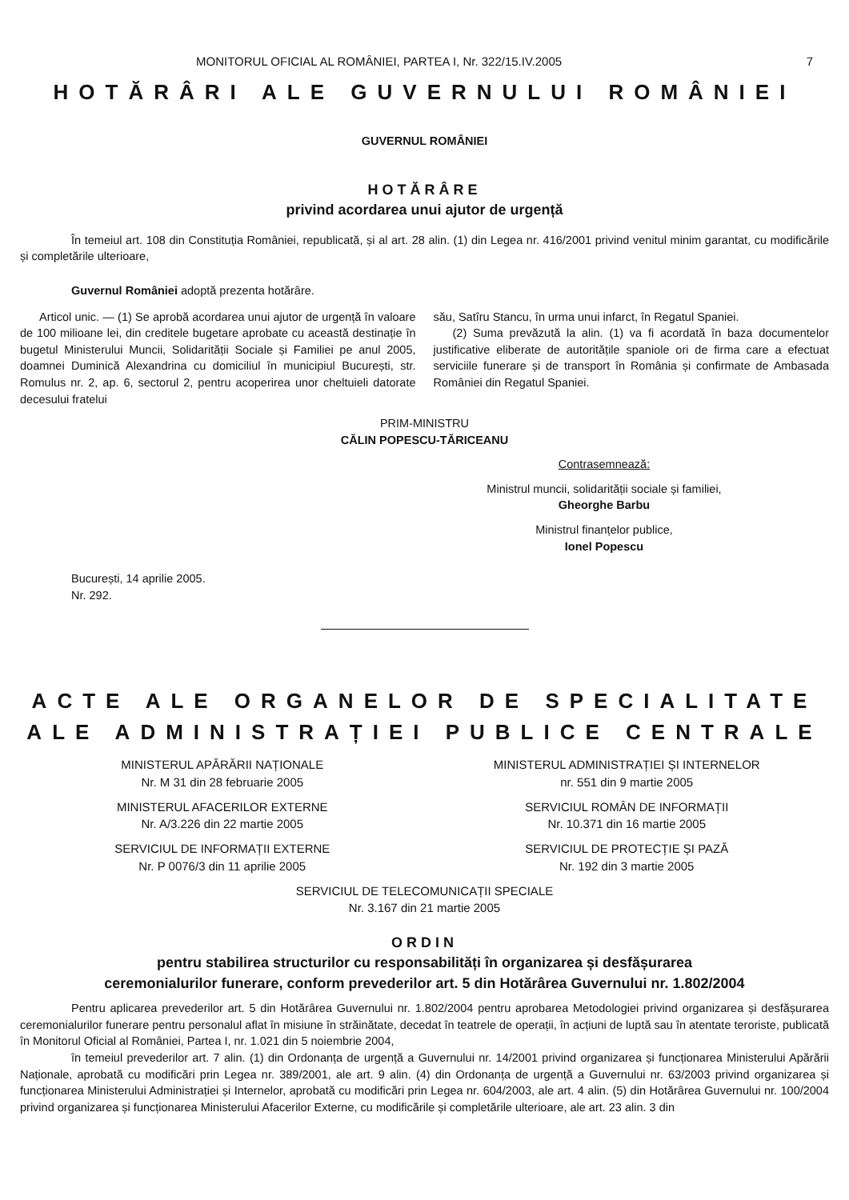MONITORUL OFICIAL AL ROMÂNIEI, PARTEA I, Nr. 322/15.IV.2005 7
HOTĂRÂRI ALE GUVERNULUI ROMÂNIEI
GUVERNUL ROMÂNIEI
HOTĂRÂRE
privind acordarea unui ajutor de urgență
În temeiul art. 108 din Constituția României, republicată, și al art. 28 alin. (1) din Legea nr. 416/2001 privind venitul minim garantat, cu modificările și completările ulterioare,
Guvernul României adoptă prezenta hotărâre.
Articol unic. — (1) Se aprobă acordarea unui ajutor de urgență în valoare de 100 milioane lei, din creditele bugetare aprobate cu această destinație în bugetul Ministerului Muncii, Solidarității Sociale și Familiei pe anul 2005, doamnei Duminică Alexandrina cu domiciliul în municipiul București, str. Romulus nr. 2, ap. 6, sectorul 2, pentru acoperirea unor cheltuieli datorate decesului fratelui
său, Satîru Stancu, în urma unui infarct, în Regatul Spaniei.
(2) Suma prevăzută la alin. (1) va fi acordată în baza documentelor justificative eliberate de autoritățile spaniole ori de firma care a efectuat serviciile funerare și de transport în România și confirmate de Ambasada României din Regatul Spaniei.
PRIM-MINISTRU
CĂLIN POPESCU-TĂRICEANU
Contrasemnează:
Ministrul muncii, solidarității sociale și familiei,
Gheorghe Barbu
Ministrul finanțelor publice,
Ionel Popescu
București, 14 aprilie 2005.
Nr. 292.
ACTE ALE ORGANELOR DE SPECIALITATE
ALE ADMINISTRAȚIEI PUBLICE CENTRALE
MINISTERUL APĂRĂRII NAȚIONALE
Nr. M 31 din 28 februarie 2005
MINISTERUL AFACERILOR EXTERNE
Nr. A/3.226 din 22 martie 2005
SERVICIUL DE INFORMAȚII EXTERNE
Nr. P 0076/3 din 11 aprilie 2005
MINISTERUL ADMINISTRAȚIEI ȘI INTERNELOR
nr. 551 din 9 martie 2005
SERVICIUL ROMÂN DE INFORMAȚII
Nr. 10.371 din 16 martie 2005
SERVICIUL DE PROTECȚIE ȘI PAZĂ
Nr. 192 din 3 martie 2005
SERVICIUL DE TELECOMUNICAȚII SPECIALE
Nr. 3.167 din 21 martie 2005
ORDIN
pentru stabilirea structurilor cu responsabilități în organizarea și desfășurarea
ceremonialurilor funerare, conform prevederilor art. 5 din Hotărârea Guvernului nr. 1.802/2004
Pentru aplicarea prevederilor art. 5 din Hotărârea Guvernului nr. 1.802/2004 pentru aprobarea Metodologiei privind organizarea și desfășurarea ceremonialurilor funerare pentru personalul aflat în misiune în străinătate, decedat în teatrele de operații, în acțiuni de luptă sau în atentate teroriste, publicată în Monitorul Oficial al României, Partea I, nr. 1.021 din 5 noiembrie 2004,
în temeiul prevederilor art. 7 alin. (1) din Ordonanța de urgență a Guvernului nr. 14/2001 privind organizarea și funcționarea Ministerului Apărării Naționale, aprobată cu modificări prin Legea nr. 389/2001, ale art. 9 alin. (4) din Ordonanța de urgență a Guvernului nr. 63/2003 privind organizarea și funcționarea Ministerului Administrației și Internelor, aprobată cu modificări prin Legea nr. 604/2003, ale art. 4 alin. (5) din Hotărârea Guvernului nr. 100/2004 privind organizarea și funcționarea Ministerului Afacerilor Externe, cu modificările și completările ulterioare, ale art. 23 alin. 3 din